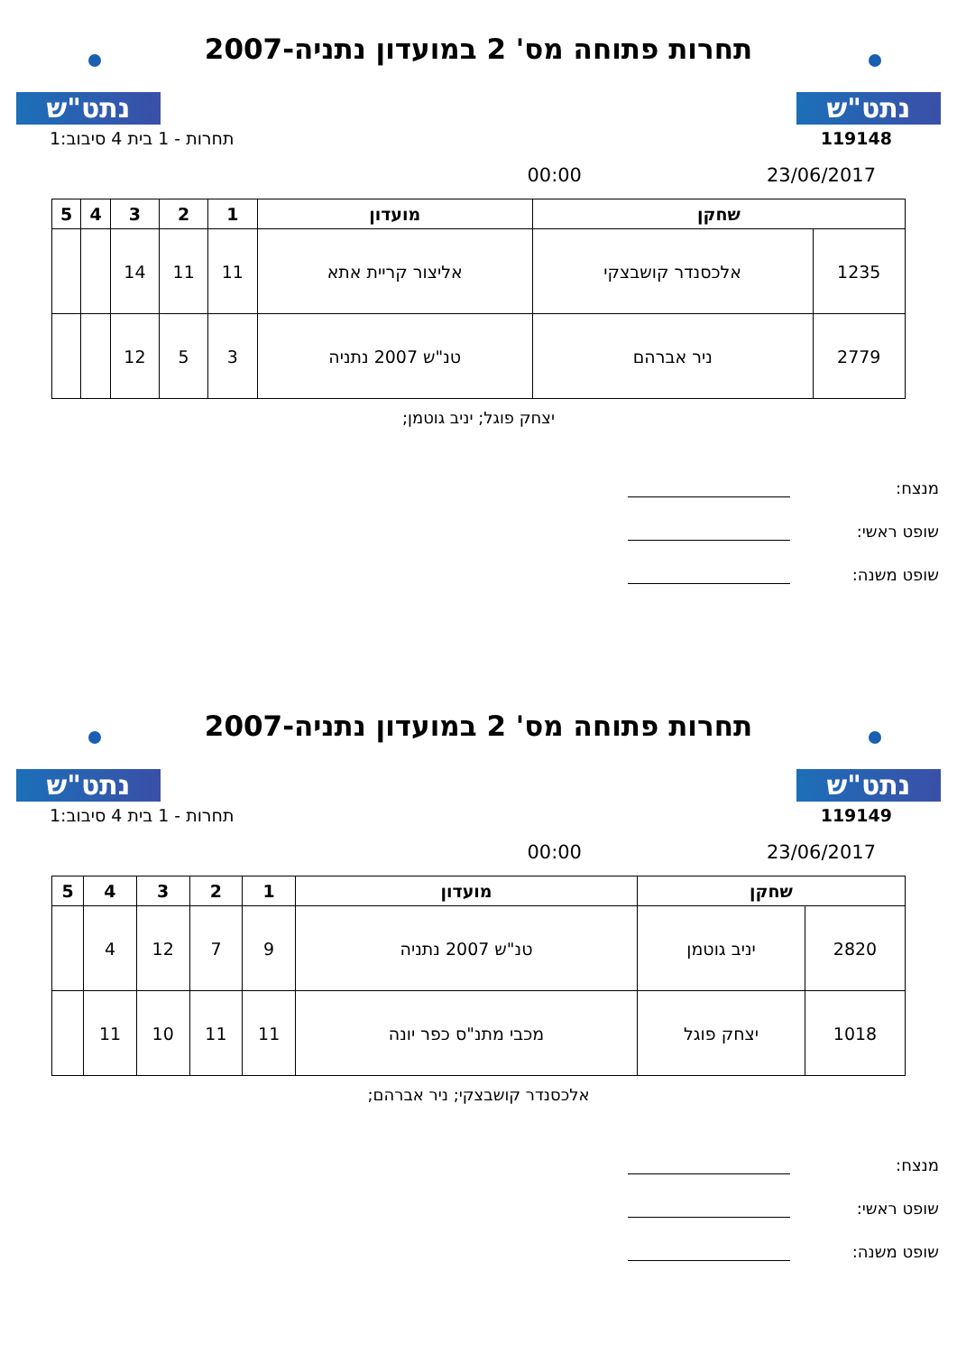נתט"ש
תחרות פתוחה מס' 2 במועדון נתניה-2007
נתט"ש
119148 תחרות - 1 בית 4 סיבוב:1
23/06/2017 00:00
| שחקן | | מועדון | 1 | 2 | 3 | 4 | 5 |
| --- | --- | --- | --- | --- | --- | --- | --- |
| 1235 | אלכסנדר קושבצקי | אליצור קריית אתא | 11 | 11 | 14 | | |
| 2779 | ניר אברהם | טנ"ש 2007 נתניה | 3 | 5 | 12 | | |
יצחק פוגל; יניב גוטמן;
מנצח:
שופט ראשי:
שופט משנה:
נתט"ש
תחרות פתוחה מס' 2 במועדון נתניה-2007
נתט"ש
119149 תחרות - 1 בית 4 סיבוב:1
23/06/2017 00:00
| שחקן | | מועדון | 1 | 2 | 3 | 4 | 5 |
| --- | --- | --- | --- | --- | --- | --- | --- |
| 2820 | יניב גוטמן | טנ"ש 2007 נתניה | 9 | 7 | 12 | 4 | |
| 1018 | יצחק פוגל | מכבי מתנ"ס כפר יונה | 11 | 11 | 10 | 11 | |
אלכסנדר קושבצקי; ניר אברהם;
מנצח:
שופט ראשי:
שופט משנה: